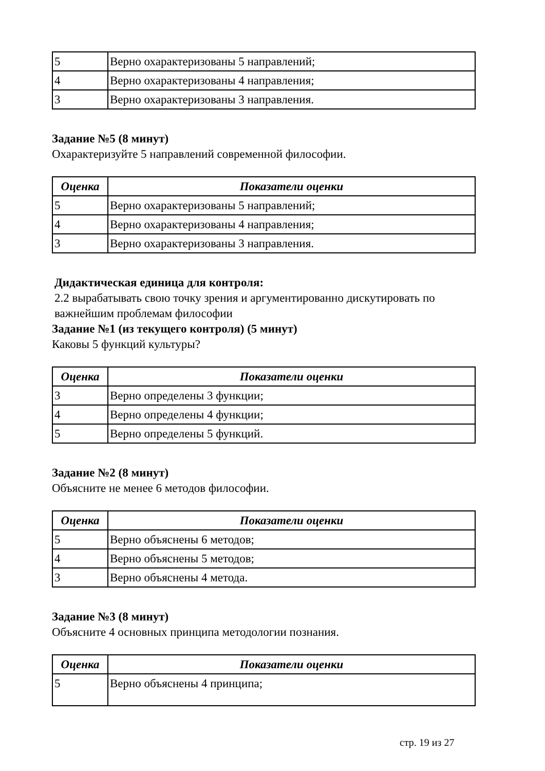| 5 | Верно охарактеризованы 5 направлений; |
| 4 | Верно охарактеризованы 4 направления; |
| 3 | Верно охарактеризованы 3 направления. |
Задание №5 (8 минут)
Охарактеризуйте 5 направлений современной философии.
| Оценка | Показатели оценки |
| --- | --- |
| 5 | Верно охарактеризованы 5 направлений; |
| 4 | Верно охарактеризованы 4 направления; |
| 3 | Верно охарактеризованы 3 направления. |
Дидактическая единица для контроля:
2.2 вырабатывать свою точку зрения и аргументированно дискутировать по важнейшим проблемам философии
Задание №1 (из текущего контроля) (5 минут)
Каковы 5 функций культуры?
| Оценка | Показатели оценки |
| --- | --- |
| 3 | Верно определены 3 функции; |
| 4 | Верно определены 4 функции; |
| 5 | Верно определены 5 функций. |
Задание №2 (8 минут)
Объясните не менее 6 методов философии.
| Оценка | Показатели оценки |
| --- | --- |
| 5 | Верно объяснены 6 методов; |
| 4 | Верно объяснены 5 методов; |
| 3 | Верно объяснены 4 метода. |
Задание №3 (8 минут)
Объясните 4 основных принципа методологии познания.
| Оценка | Показатели оценки |
| --- | --- |
| 5 | Верно объяснены 4 принципа; |
стр. 19 из 27